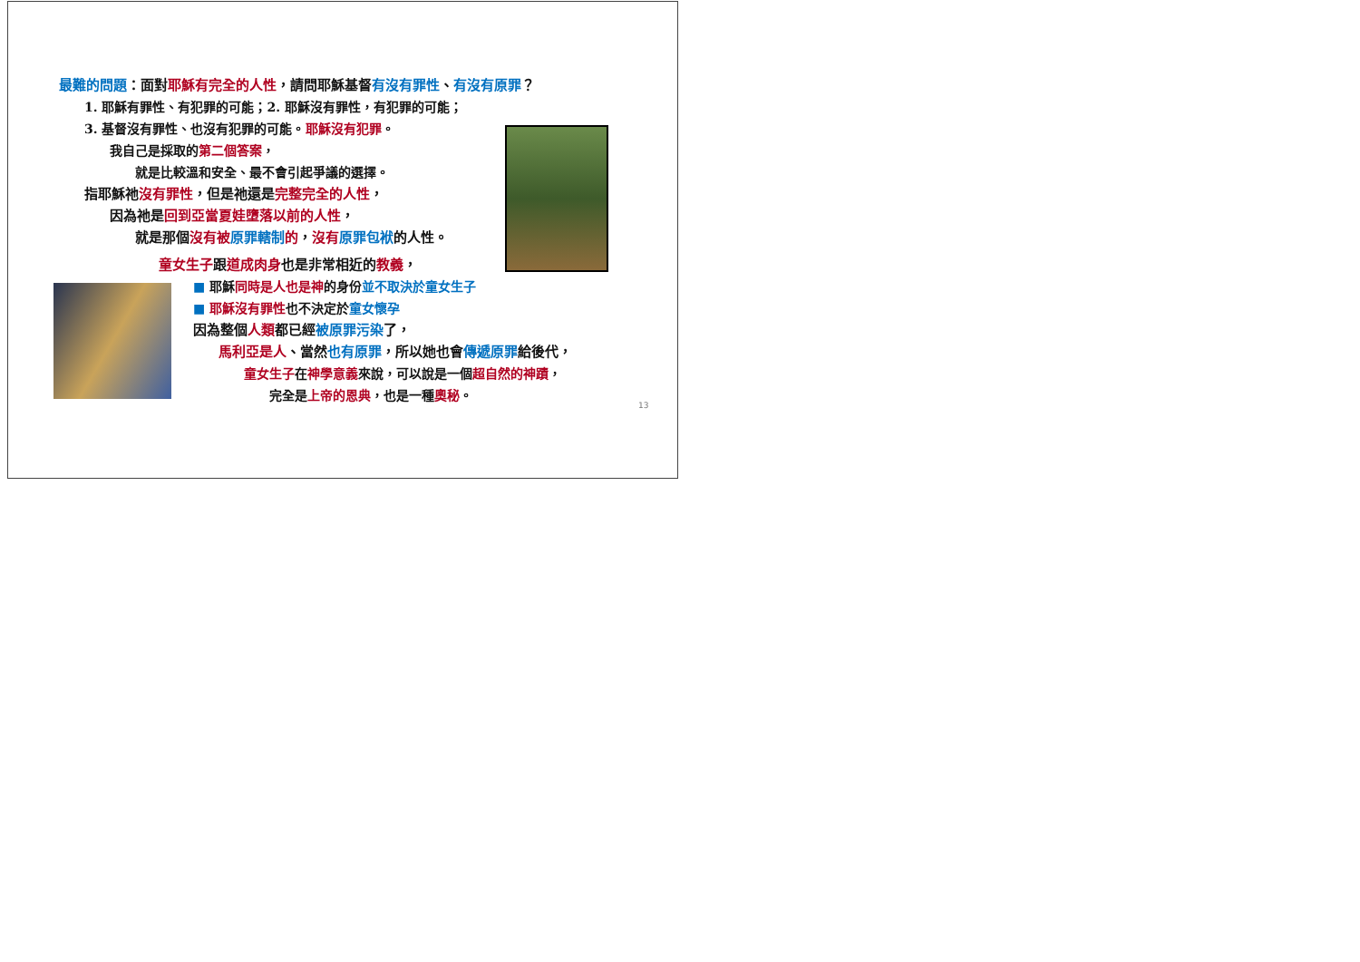最難的問題：面對耶穌有完全的人性，請問耶穌基督有沒有罪性、有沒有原罪？
1. 耶穌有罪性、有犯罪的可能；2. 耶穌沒有罪性，有犯罪的可能；
3. 基督沒有罪性、也沒有犯罪的可能。耶穌沒有犯罪。
我自己是採取的第二個答案，
就是比較溫和安全、最不會引起爭議的選擇。
指耶穌祂沒有罪性，但是祂還是完整完全的人性，
因為祂是回到亞當夏娃墮落以前的人性，
就是那個沒有被 原罪轄制 的，沒有 原罪包袱的人性。
童女生子跟道成肉身也是非常相近的教義，
■ 耶穌同時是人也是神的身份並不取決於童女生子
■ 耶穌沒有罪性也不決定於童女懷孕
因為整個人類都已經被原罪污染了，
馬利亞是人、當然也有原罪，所以她也會傳遞原罪給後代，
童女生子在神學意義來說，可以說是一個超自然的神蹟，
完全是上帝的恩典，也是一種奧秘。
13